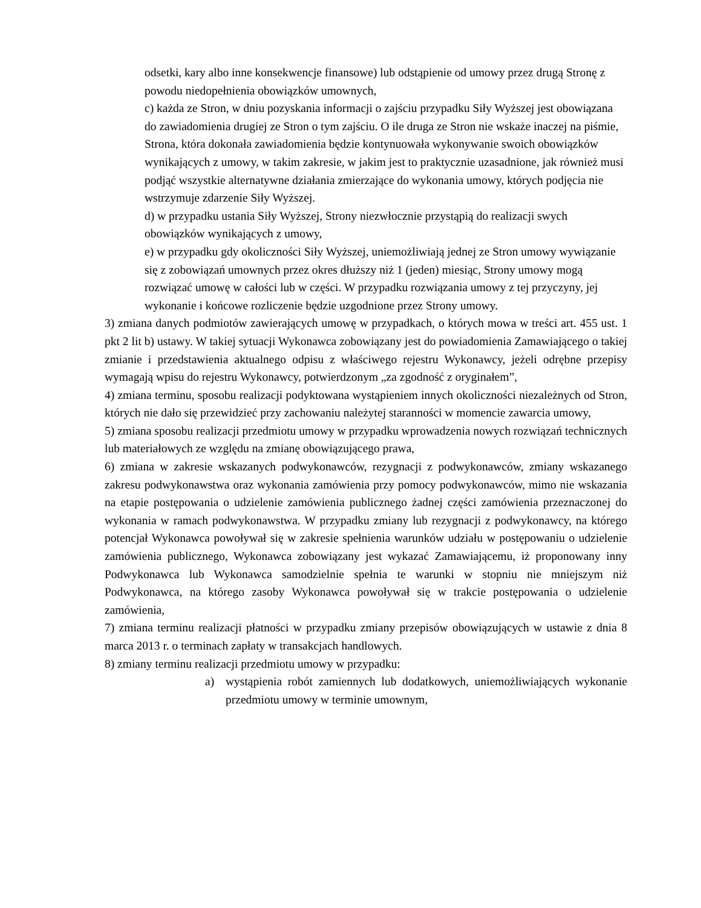odsetki, kary albo inne konsekwencje finansowe) lub odstąpienie od umowy przez drugą Stronę z powodu niedopełnienia obowiązków umownych,
c) każda ze Stron, w dniu pozyskania informacji o zajściu przypadku Siły Wyższej jest obowiązana do zawiadomienia drugiej ze Stron o tym zajściu. O ile druga ze Stron nie wskaże inaczej na piśmie, Strona, która dokonała zawiadomienia będzie kontynuowała wykonywanie swoich obowiązków wynikających z umowy, w takim zakresie, w jakim jest to praktycznie uzasadnione, jak również musi podjąć wszystkie alternatywne działania zmierzające do wykonania umowy, których podjęcia nie wstrzymuje zdarzenie Siły Wyższej.
d) w przypadku ustania Siły Wyższej, Strony niezwłocznie przystąpią do realizacji swych obowiązków wynikających z umowy,
e) w przypadku gdy okoliczności Siły Wyższej, uniemożliwiają jednej ze Stron umowy wywiązanie się z zobowiązań umownych przez okres dłuższy niż 1 (jeden) miesiąc, Strony umowy mogą rozwiązać umowę w całości lub w części. W przypadku rozwiązania umowy z tej przyczyny, jej wykonanie i końcowe rozliczenie będzie uzgodnione przez Strony umowy.
3) zmiana danych podmiotów zawierających umowę w przypadkach, o których mowa w treści art. 455 ust. 1 pkt 2 lit b) ustawy. W takiej sytuacji Wykonawca zobowiązany jest do powiadomienia Zamawiającego o takiej zmianie i przedstawienia aktualnego odpisu z właściwego rejestru Wykonawcy, jeżeli odrębne przepisy wymagają wpisu do rejestru Wykonawcy, potwierdzonym „za zgodność z oryginałem”,
4) zmiana terminu, sposobu realizacji podyktowana wystąpieniem innych okoliczności niezależnych od Stron, których nie dało się przewidzieć przy zachowaniu należytej staranności w momencie zawarcia umowy,
5) zmiana sposobu realizacji przedmiotu umowy w przypadku wprowadzenia nowych rozwiązań technicznych lub materiałowych ze względu na zmianę obowiązującego prawa,
6) zmiana w zakresie wskazanych podwykonawców, rezygnacji z podwykonawców, zmiany wskazanego zakresu podwykonawstwa oraz wykonania zamówienia przy pomocy podwykonawców, mimo nie wskazania na etapie postępowania o udzielenie zamówienia publicznego żadnej części zamówienia przeznaczonej do wykonania w ramach podwykonawstwa. W przypadku zmiany lub rezygnacji z podwykonawcy, na którego potencjał Wykonawca powoływał się w zakresie spełnienia warunków udziału w postępowaniu o udzielenie zamówienia publicznego, Wykonawca zobowiązany jest wykazać Zamawiającemu, iż proponowany inny Podwykonawca lub Wykonawca samodzielnie spełnia te warunki w stopniu nie mniejszym niż Podwykonawca, na którego zasoby Wykonawca powoływał się w trakcie postępowania o udzielenie zamówienia,
7) zmiana terminu realizacji płatności w przypadku zmiany przepisów obowiązujących w ustawie z dnia 8 marca 2013 r. o terminach zapłaty w transakcjach handlowych.
8) zmiany terminu realizacji przedmiotu umowy w przypadku:
a) wystąpienia robót zamiennych lub dodatkowych, uniemożliwiających wykonanie przedmiotu umowy w terminie umownym,